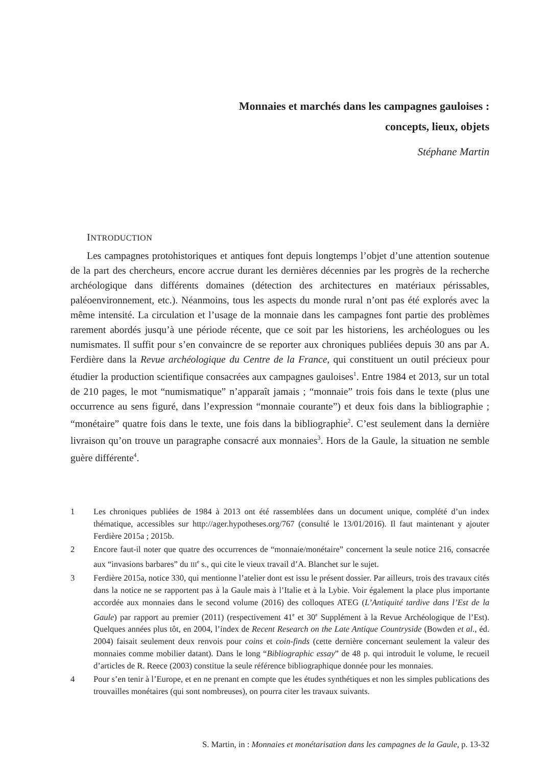Monnaies et marchés dans les campagnes gauloises :
concepts, lieux, objets
Stéphane Martin
INTRODUCTION
Les campagnes protohistoriques et antiques font depuis longtemps l’objet d’une attention soutenue de la part des chercheurs, encore accrue durant les dernières décennies par les progrès de la recherche archéologique dans différents domaines (détection des architectures en matériaux périssables, paléoenvironnement, etc.). Néanmoins, tous les aspects du monde rural n’ont pas été explorés avec la même intensité. La circulation et l’usage de la monnaie dans les campagnes font partie des problèmes rarement abordés jusqu’à une période récente, que ce soit par les historiens, les archéologues ou les numismates. Il suffit pour s’en convaincre de se reporter aux chroniques publiées depuis 30 ans par A. Ferdière dans la Revue archéologique du Centre de la France, qui constituent un outil précieux pour étudier la production scientifique consacrées aux campagnes gauloises<sup>1</sup>. Entre 1984 et 2013, sur un total de 210 pages, le mot “numismatique” n’apparaît jamais ; “monnaie” trois fois dans le texte (plus une occurrence au sens figuré, dans l’expression “monnaie courante”) et deux fois dans la bibliographie ; “monétaire” quatre fois dans le texte, une fois dans la bibliographie<sup>2</sup>. C’est seulement dans la dernière livraison qu’on trouve un paragraphe consacré aux monnaies<sup>3</sup>. Hors de la Gaule, la situation ne semble guère différente<sup>4</sup>.
1 Les chroniques publiées de 1984 à 2013 ont été rassemblées dans un document unique, complété d’un index thématique, accessibles sur http://ager.hypotheses.org/767 (consulté le 13/01/2016). Il faut maintenant y ajouter Ferdière 2015a ; 2015b.
2 Encore faut-il noter que quatre des occurrences de “monnaie/monétaire” concernent la seule notice 216, consacrée aux “invasions barbares” du III<sup>e</sup> s., qui cite le vieux travail d’A. Blanchet sur le sujet.
3 Ferdière 2015a, notice 330, qui mentionne l’atelier dont est issu le présent dossier. Par ailleurs, trois des travaux cités dans la notice ne se rapportent pas à la Gaule mais à l’Italie et à la Lybie. Voir également la place plus importante accordée aux monnaies dans le second volume (2016) des colloques ATEG (L’Antiquité tardive dans l’Est de la Gaule) par rapport au premier (2011) (respectivement 41<sup>e</sup> et 30<sup>e</sup> Supplément à la Revue Archéologique de l’Est). Quelques années plus tôt, en 2004, l’index de Recent Research on the Late Antique Countryside (Bowden et al., éd. 2004) faisait seulement deux renvois pour coins et coin-finds (cette dernière concernant seulement la valeur des monnaies comme mobilier datant). Dans le long “Bibliographic essay” de 48 p. qui introduit le volume, le recueil d’articles de R. Reece (2003) constitue la seule référence bibliographique donnée pour les monnaies.
4 Pour s’en tenir à l’Europe, et en ne prenant en compte que les études synthétiques et non les simples publications des trouvailles monétaires (qui sont nombreuses), on pourra citer les travaux suivants.
S. Martin, in : Monnaies et monétarisation dans les campagnes de la Gaule, p. 13-32